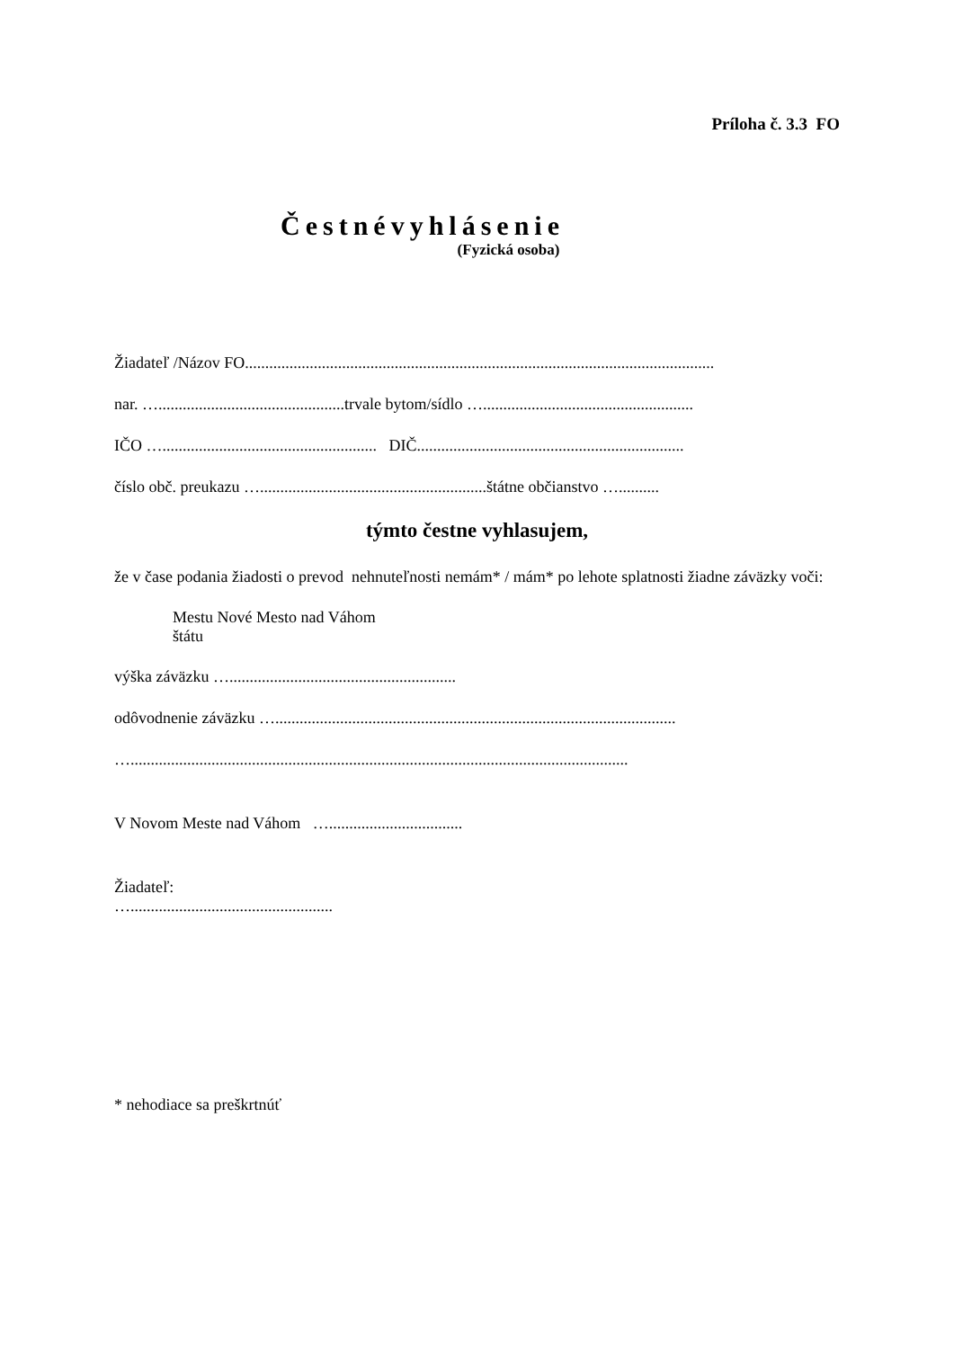Príloha č. 3.3 FO
Čestnévyhlásenie
(Fyzická osoba)
Žiadateľ /Názov FO....................................................................................................................
nar. …..............................................trvale bytom/sídlo …....................................................
IČO …..................................................... DIČ..................................................................
číslo obč. preukazu …........................................................štátne občianstvo …..........
týmto čestne vyhlasujem,
že v čase podania žiadosti o prevod nehnuteľnosti nemám* / mám* po lehote splatnosti žiadne záväzky voči:
Mestu Nové Mesto nad Váhom
štátu
výška záväzku …........................................................
odôvodnenie záväzku …...................................................................................................
…...........................................................................................................................
V Novom Meste nad Váhom ….................................
Žiadateľ:
…..................................................
* nehodiace sa preškrtnúť